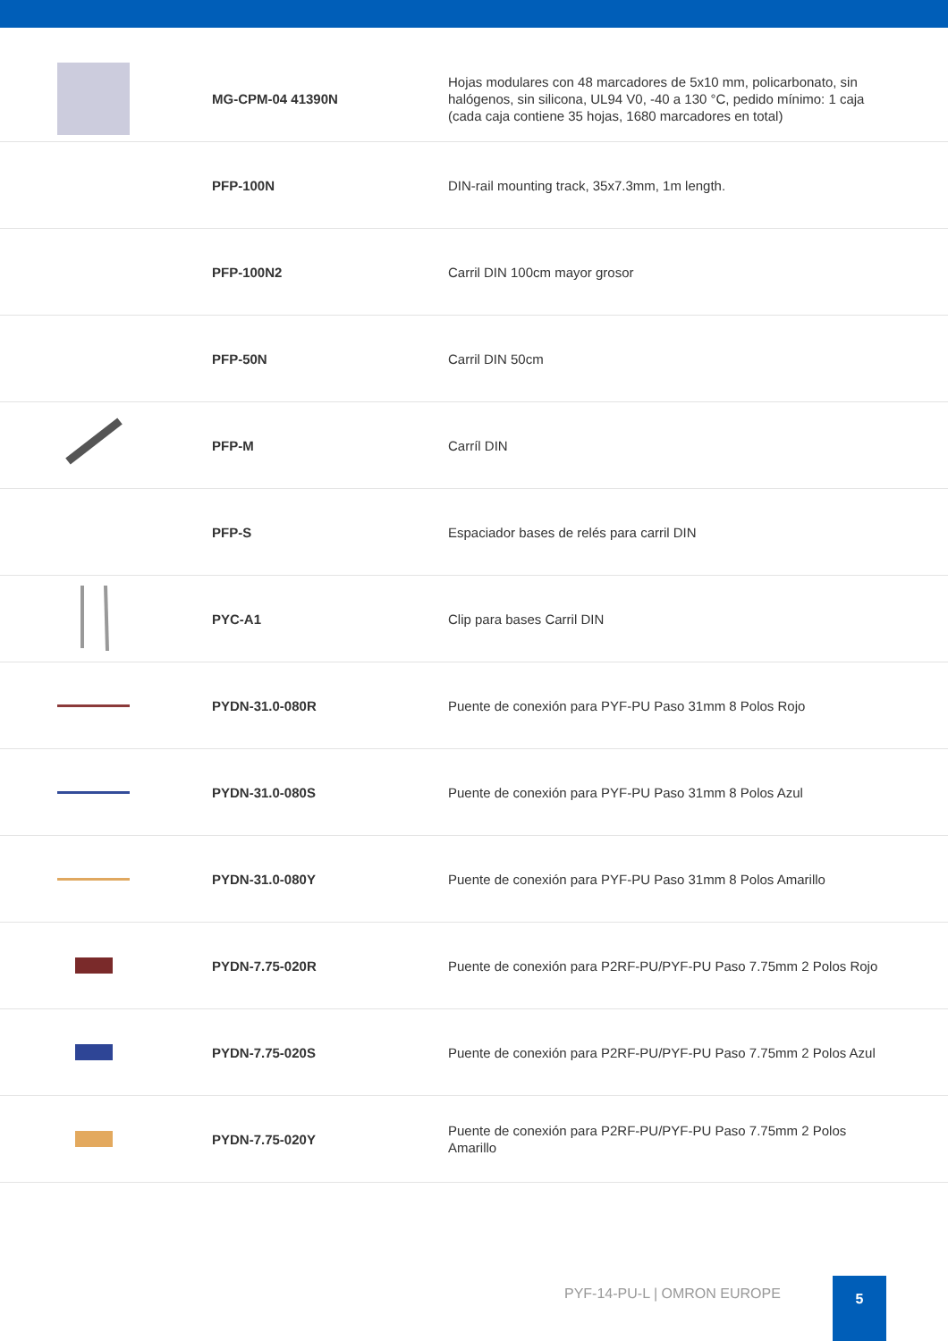| | MG-CPM-04 41390N | Hojas modulares con 48 marcadores de 5x10 mm, policarbonato, sin halógenos, sin silicona, UL94 V0, -40 a 130 °C, pedido mínimo: 1 caja (cada caja contiene 35 hojas, 1680 marcadores en total) |
| | PFP-100N | DIN-rail mounting track, 35x7.3mm, 1m length. |
| | PFP-100N2 | Carril DIN 100cm mayor grosor |
| | PFP-50N | Carril DIN 50cm |
| | PFP-M | Carríl DIN |
| | PFP-S | Espaciador bases de relés para carril DIN |
| | PYC-A1 | Clip para bases Carril DIN |
| | PYDN-31.0-080R | Puente de conexión para PYF-PU Paso 31mm 8 Polos Rojo |
| | PYDN-31.0-080S | Puente de conexión para PYF-PU Paso 31mm 8 Polos Azul |
| | PYDN-31.0-080Y | Puente de conexión para PYF-PU Paso 31mm 8 Polos Amarillo |
| | PYDN-7.75-020R | Puente de conexión para P2RF-PU/PYF-PU Paso 7.75mm 2 Polos Rojo |
| | PYDN-7.75-020S | Puente de conexión para P2RF-PU/PYF-PU Paso 7.75mm 2 Polos Azul |
| | PYDN-7.75-020Y | Puente de conexión para P2RF-PU/PYF-PU Paso 7.75mm 2 Polos Amarillo |
PYF-14-PU-L | OMRON EUROPE
5